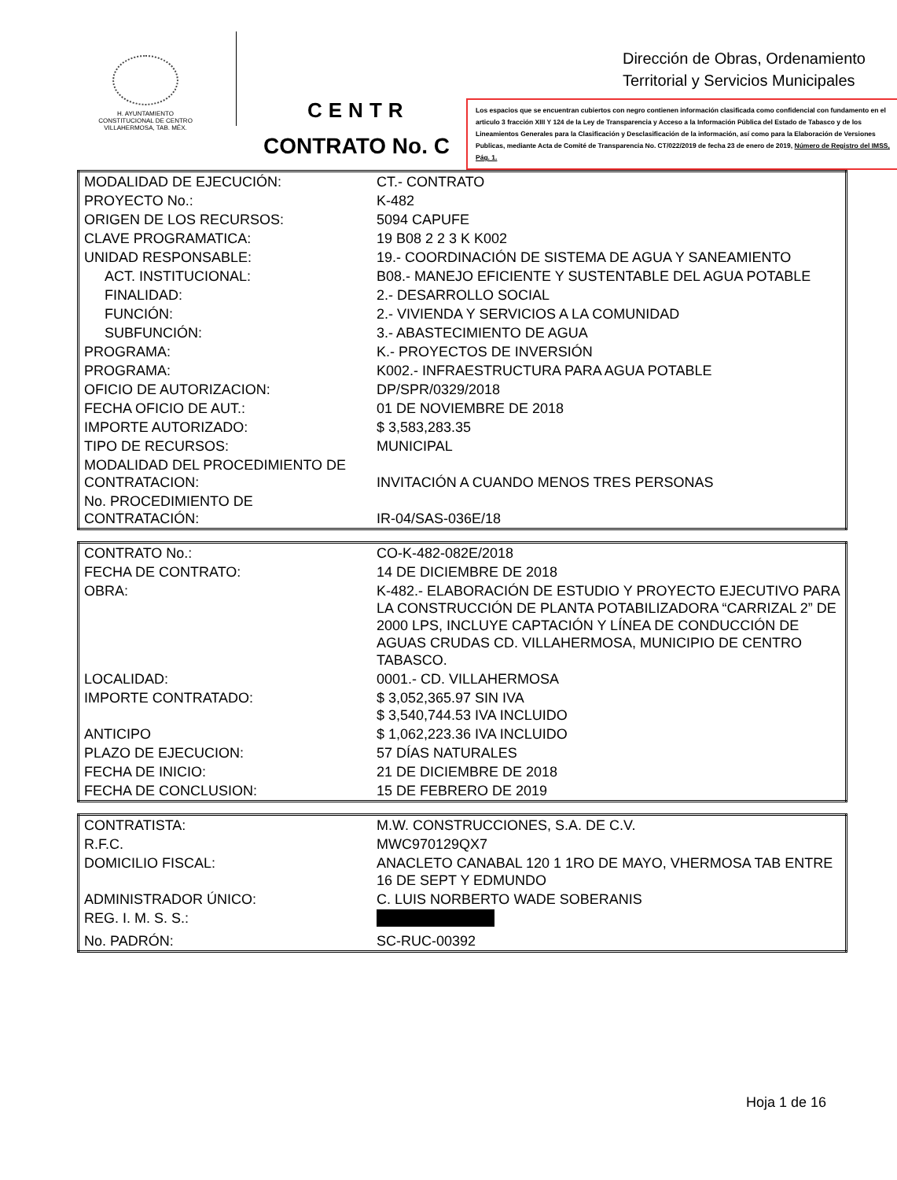H. AYUNTAMIENTO
CONSTITUCIONAL DE CENTRO
VILLAHERMOSA, TAB. MÉX.
CENTR
Dirección de Obras, Ordenamiento
Territorial y Servicios Municipales
Los espacios que se encuentran cubiertos con negro contienen información clasificada como confidencial con fundamento en el articulo 3 fracción XIII Y 124 de la Ley de Transparencia y Acceso a la Información Pública del Estado de Tabasco y de los Lineamientos Generales para la Clasificación y Desclasificación de la información, así como para la Elaboración de Versiones Publicas, mediante Acta de Comité de Transparencia No. CT/022/2019 de fecha 23 de enero de 2019, Número de Registro del IMSS, Pág. 1.
CONTRATO No. C
| MODALIDAD DE EJECUCIÓN: | CT.- CONTRATO |
| PROYECTO No.: | K-482 |
| ORIGEN DE LOS RECURSOS: | 5094 CAPUFE |
| CLAVE PROGRAMATICA: | 19 B08 2 2 3 K K002 |
| UNIDAD RESPONSABLE: | 19.- COORDINACIÓN DE SISTEMA DE AGUA Y SANEAMIENTO |
| ACT. INSTITUCIONAL: | B08.- MANEJO EFICIENTE Y SUSTENTABLE DEL AGUA POTABLE |
| FINALIDAD: | 2.- DESARROLLO SOCIAL |
| FUNCIÓN: | 2.- VIVIENDA Y SERVICIOS A LA COMUNIDAD |
| SUBFUNCIÓN: | 3.- ABASTECIMIENTO DE AGUA |
| PROGRAMA: | K.- PROYECTOS DE INVERSIÓN |
| PROGRAMA: | K002.- INFRAESTRUCTURA PARA AGUA POTABLE |
| OFICIO DE AUTORIZACION: | DP/SPR/0329/2018 |
| FECHA OFICIO DE AUT.: | 01 DE NOVIEMBRE DE 2018 |
| IMPORTE AUTORIZADO: | $ 3,583,283.35 |
| TIPO DE RECURSOS: | MUNICIPAL |
| MODALIDAD DEL PROCEDIMIENTO DE CONTRATACION: | INVITACIÓN A CUANDO MENOS TRES PERSONAS |
| No. PROCEDIMIENTO DE CONTRATACIÓN: | IR-04/SAS-036E/18 |
| CONTRATO No.: | CO-K-482-082E/2018 |
| FECHA DE CONTRATO: | 14 DE DICIEMBRE DE 2018 |
| OBRA: | K-482.- ELABORACIÓN DE ESTUDIO Y PROYECTO EJECUTIVO PARA LA CONSTRUCCIÓN DE PLANTA POTABILIZADORA “CARRIZAL 2” DE 2000 LPS, INCLUYE CAPTACIÓN Y LÍNEA DE CONDUCCIÓN DE AGUAS CRUDAS CD. VILLAHERMOSA, MUNICIPIO DE CENTRO TABASCO. |
| LOCALIDAD: | 0001.- CD. VILLAHERMOSA |
| IMPORTE CONTRATADO: | $ 3,052,365.97 SIN IVA $ 3,540,744.53 IVA INCLUIDO |
| ANTICIPO | $ 1,062,223.36 IVA INCLUIDO |
| PLAZO DE EJECUCION: | 57 DÍAS NATURALES |
| FECHA DE INICIO: | 21 DE DICIEMBRE DE 2018 |
| FECHA DE CONCLUSION: | 15 DE FEBRERO DE 2019 |
| CONTRATISTA: | M.W. CONSTRUCCIONES, S.A. DE C.V. |
| R.F.C. | MWC970129QX7 |
| DOMICILIO FISCAL: | ANACLETO CANABAL 120 1 1RO DE MAYO, VHERMOSA TAB ENTRE 16 DE SEPT Y EDMUNDO |
| ADMINISTRADOR ÚNICO: | C. LUIS NORBERTO WADE SOBERANIS |
| REG. I. M. S. S.: | |
| No. PADRÓN: | SC-RUC-00392 |
Hoja 1 de 16